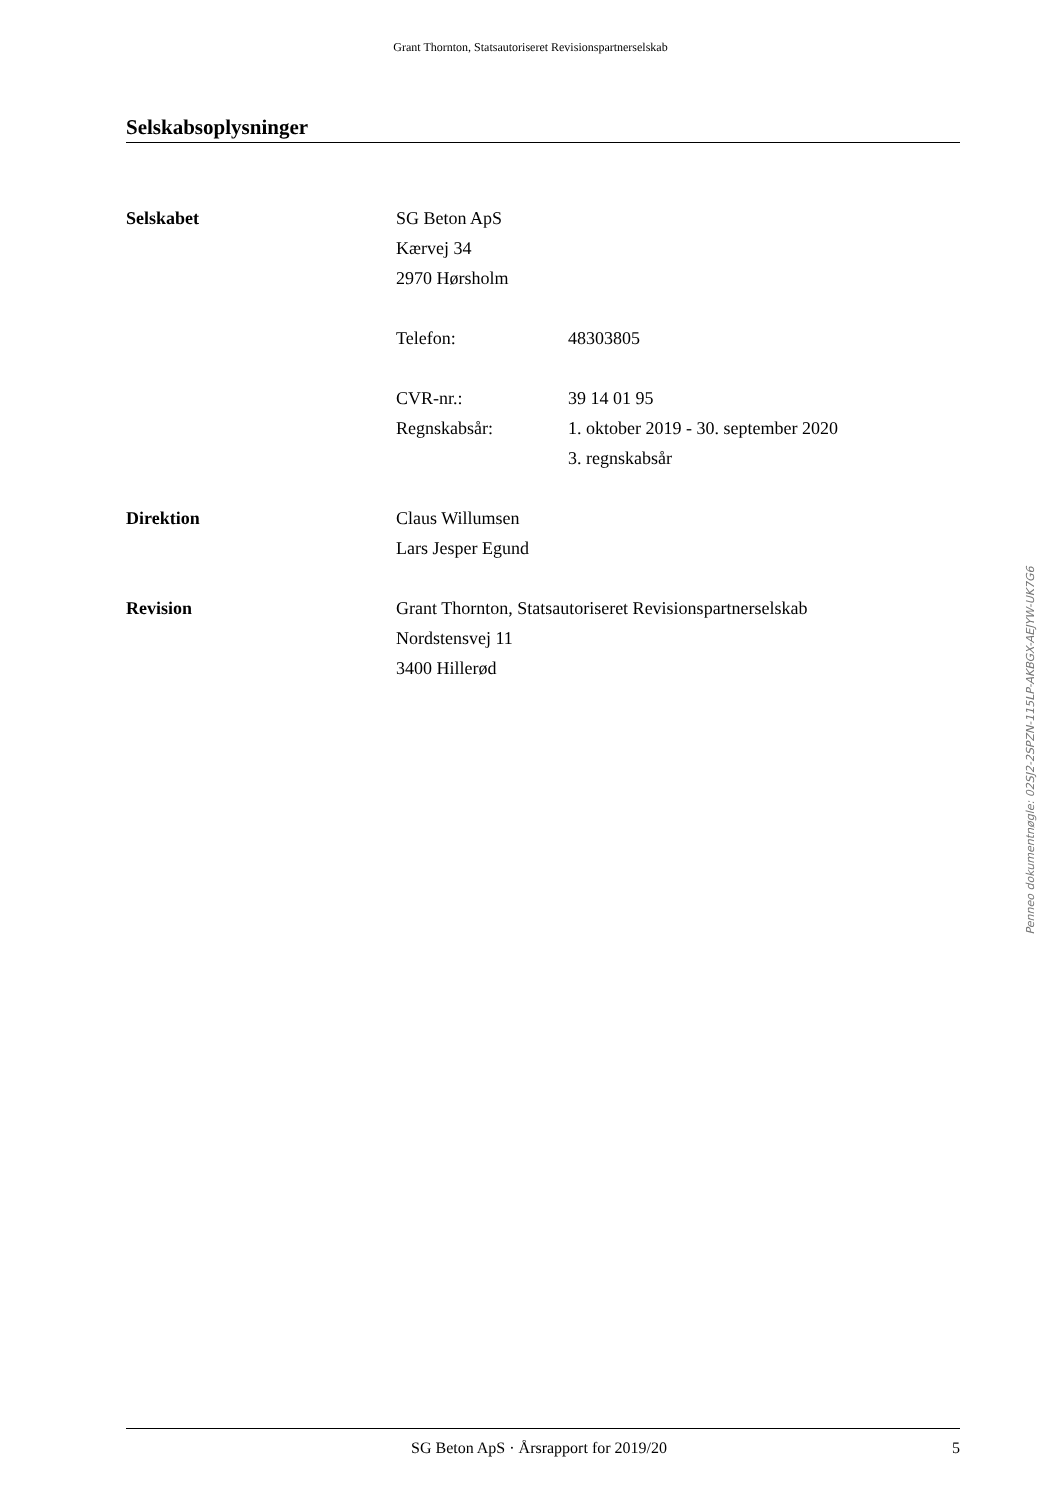Grant Thornton, Statsautoriseret Revisionspartnerselskab
Selskabsoplysninger
Selskabet SG Beton ApS
Kærvej 34
2970 Hørsholm
Telefon: 48303805
CVR-nr.:
Regnskabsår:
39 14 01 95
1. oktober 2019 - 30. september 2020
3. regnskabsår
Direktion Claus Willumsen
Lars Jesper Egund
Revision Grant Thornton, Statsautoriseret Revisionspartnerselskab
Nordstensvej 11
3400 Hillerød
Penneo dokumentnøgle: 02SJ2-2SPZN-115LP-AKBGX-AEJYW-UK7G6
SG Beton ApS · Årsrapport for 2019/20
5